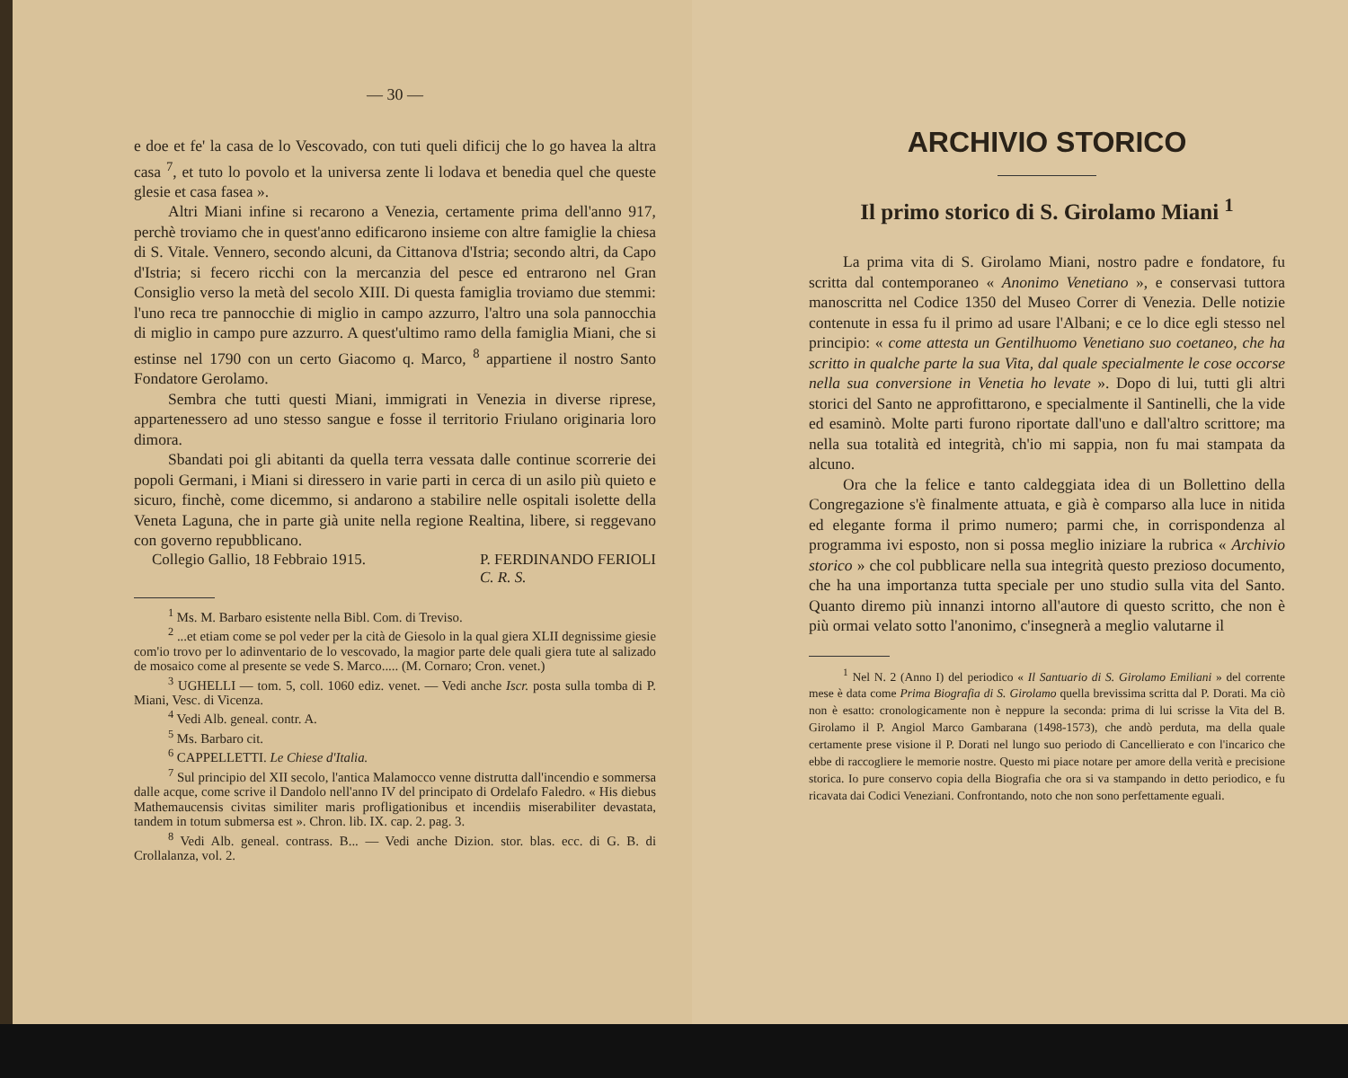— 30 —
e doe et fe' la casa de lo Vescovado, con tuti queli dificij che lo go havea la altra casa <sup>7</sup>, et tuto lo povolo et la universa zente li lodava et benedia quel che queste glesie et casa fasea ».
Altri Miani infine si recarono a Venezia, certamente prima dell'anno 917, perchè troviamo che in quest'anno edificarono insieme con altre famiglie la chiesa di S. Vitale. Vennero, secondo alcuni, da Cittanova d'Istria; secondo altri, da Capo d'Istria; si fecero ricchi con la mercanzia del pesce ed entrarono nel Gran Consiglio verso la metà del secolo XIII. Di questa famiglia troviamo due stemmi: l'uno reca tre pannocchie di miglio in campo azzurro, l'altro una sola pannocchia di miglio in campo pure azzurro. A quest'ultimo ramo della famiglia Miani, che si estinse nel 1790 con un certo Giacomo q. Marco, <sup>8</sup> appartiene il nostro Santo Fondatore Gerolamo.
Sembra che tutti questi Miani, immigrati in Venezia in diverse riprese, appartenessero ad uno stesso sangue e fosse il territorio Friulano originaria loro dimora.
Sbandati poi gli abitanti da quella terra vessata dalle continue scorrerie dei popoli Germani, i Miani si diressero in varie parti in cerca di un asilo più quieto e sicuro, finchè, come dicemmo, si andarono a stabilire nelle ospitali isolette della Veneta Laguna, che in parte già unite nella regione Realtina, libere, si reggevano con governo repubblicano.
Collegio Gallio, 18 Febbraio 1915. P. FERDINANDO FERIOLI
C. R. S.
<sup>1</sup> Ms. M. Barbaro esistente nella Bibl. Com. di Treviso.
<sup>2</sup> ...et etiam come se pol veder per la cità de Giesolo in la qual giera XLII degnissime giesie com'io trovo per lo adinventario de lo vescovado, la magior parte dele quali giera tute al salizado de mosaico come al presente se vede S. Marco..... (M. Cornaro; Cron. venet.)
<sup>3</sup> UGHELLI — tom. 5, coll. 1060 ediz. venet. — Vedi anche Iscr. posta sulla tomba di P. Miani, Vesc. di Vicenza.
<sup>4</sup> Vedi Alb. geneal. contr. A.
<sup>5</sup> Ms. Barbaro cit.
<sup>6</sup> CAPPELLETTI. Le Chiese d'Italia.
<sup>7</sup> Sul principio del XII secolo, l'antica Malamocco venne distrutta dall'incendio e sommersa dalle acque, come scrive il Dandolo nell'anno IV del principato di Ordelafo Faledro. « His diebus Mathemaucensis civitas similiter maris profligationibus et incendiis miserabiliter devastata, tandem in totum submersa est ». Chron. lib. IX. cap. 2. pag. 3.
<sup>8</sup> Vedi Alb. geneal. contrass. B... — Vedi anche Dizion. stor. blas. ecc. di G. B. di Crollalanza, vol. 2.
ARCHIVIO STORICO
Il primo storico di S. Girolamo Miani <sup>1</sup>
La prima vita di S. Girolamo Miani, nostro padre e fondatore, fu scritta dal contemporaneo « Anonimo Venetiano », e conservasi tuttora manoscritta nel Codice 1350 del Museo Correr di Venezia. Delle notizie contenute in essa fu il primo ad usare l'Albani; e ce lo dice egli stesso nel principio: « come attesta un Gentilhuomo Venetiano suo coetaneo, che ha scritto in qualche parte la sua Vita, dal quale specialmente le cose occorse nella sua conversione in Venetia ho levate ». Dopo di lui, tutti gli altri storici del Santo ne approfittarono, e specialmente il Santinelli, che la vide ed esaminò. Molte parti furono riportate dall'uno e dall'altro scrittore; ma nella sua totalità ed integrità, ch'io mi sappia, non fu mai stampata da alcuno.
Ora che la felice e tanto caldeggiata idea di un Bollettino della Congregazione s'è finalmente attuata, e già è comparso alla luce in nitida ed elegante forma il primo numero; parmi che, in corrispondenza al programma ivi esposto, non si possa meglio iniziare la rubrica « Archivio storico » che col pubblicare nella sua integrità questo prezioso documento, che ha una importanza tutta speciale per uno studio sulla vita del Santo. Quanto diremo più innanzi intorno all'autore di questo scritto, che non è più ormai velato sotto l'anonimo, c'insegnerà a meglio valutarne il
<sup>1</sup> Nel N. 2 (Anno I) del periodico « Il Santuario di S. Girolamo Emiliani » del corrente mese è data come Prima Biografia di S. Girolamo quella brevissima scritta dal P. Dorati. Ma ciò non è esatto: cronologicamente non è neppure la seconda: prima di lui scrisse la Vita del B. Girolamo il P. Angiol Marco Gambarana (1498-1573), che andò perduta, ma della quale certamente prese visione il P. Dorati nel lungo suo periodo di Cancellierato e con l'incarico che ebbe di raccogliere le memorie nostre. Questo mi piace notare per amore della verità e precisione storica. Io pure conservo copia della Biografia che ora si va stampando in detto periodico, e fu ricavata dai Codici Veneziani. Confrontando, noto che non sono perfettamente eguali.